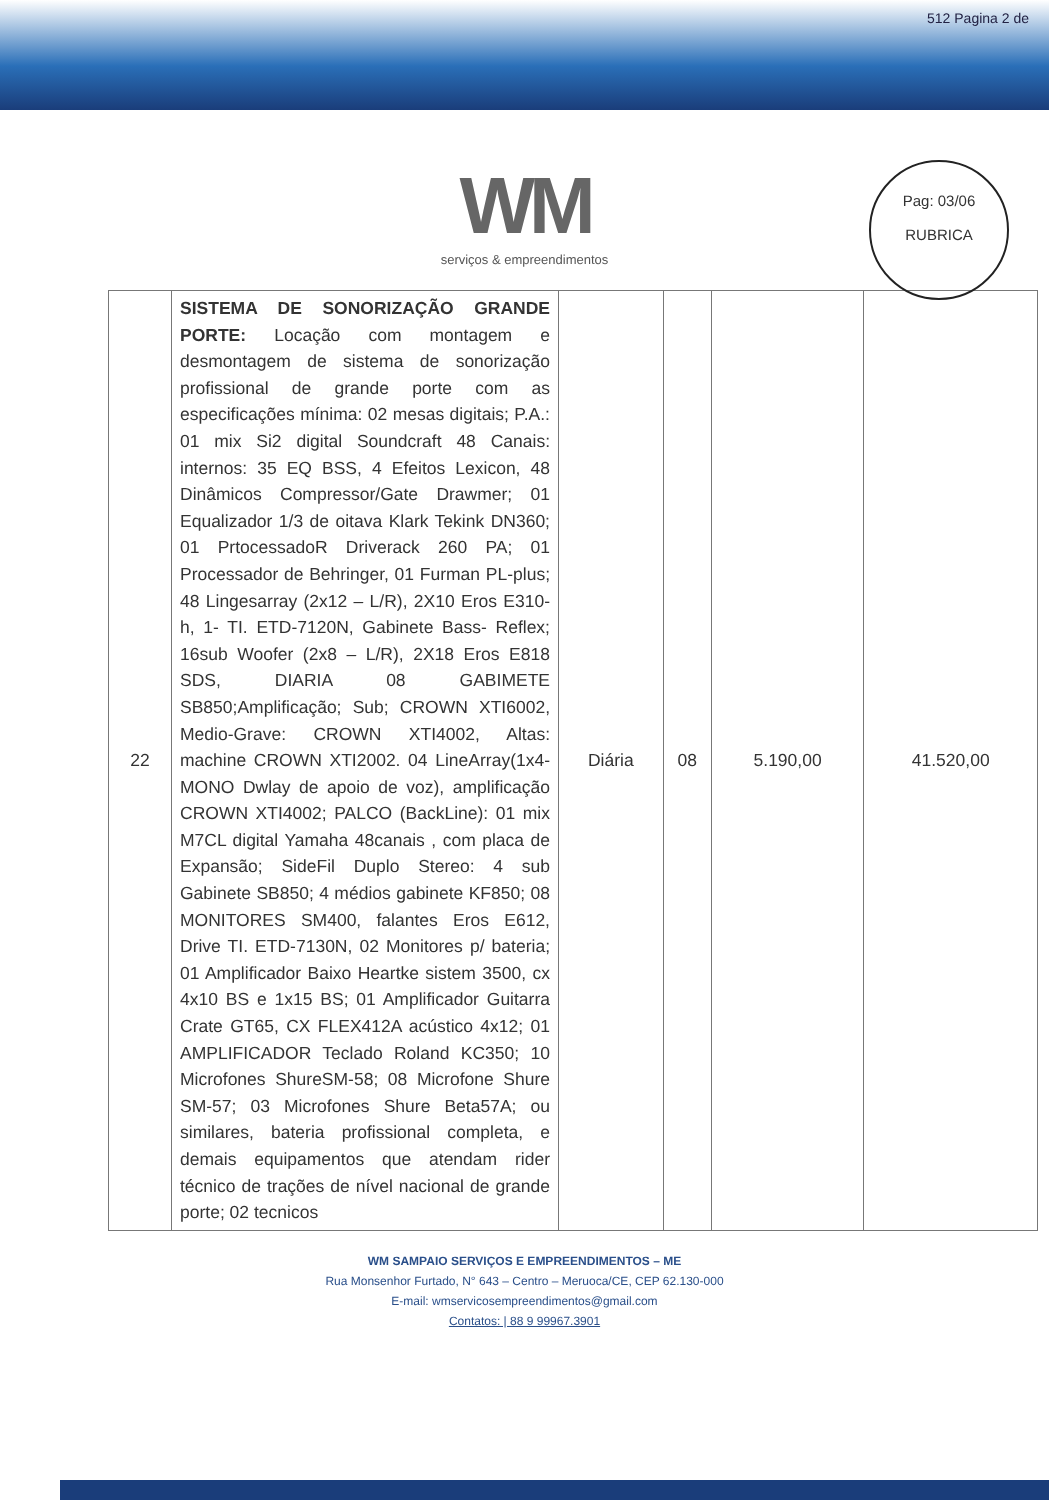512 Pagina 2 de
Pag: 03/06
RUBRICA
WM
serviços & empreendimentos
| 22 | SISTEMA DE SONORIZAÇÃO GRANDE PORTE: Locação com montagem e desmontagem de sistema de sonorização profissional de grande porte com as especificações mínima: 02 mesas digitais; P.A.: 01 mix Si2 digital Soundcraft 48 Canais: internos: 35 EQ BSS, 4 Efeitos Lexicon, 48 Dinâmicos Compressor/Gate Drawmer; 01 Equalizador 1/3 de oitava Klark Tekink DN360; 01 PrtocessadoR Driverack 260 PA; 01 Processador de Behringer, 01 Furman PL-plus; 48 Lingesarray (2x12 – L/R), 2X10 Eros E310-h, 1- TI. ETD-7120N, Gabinete Bass- Reflex; 16sub Woofer (2x8 – L/R), 2X18 Eros E818 SDS, DIARIA 08 GABIMETE SB850;Amplificação; Sub; CROWN XTI6002, Medio-Grave: CROWN XTI4002, Altas: machine CROWN XTI2002. 04 LineArray(1x4-MONO Dwlay de apoio de voz), amplificação CROWN XTI4002; PALCO (BackLine): 01 mix M7CL digital Yamaha 48canais , com placa de Expansão; SideFil Duplo Stereo: 4 sub Gabinete SB850; 4 médios gabinete KF850; 08 MONITORES SM400, falantes Eros E612, Drive TI. ETD-7130N, 02 Monitores p/ bateria; 01 Amplificador Baixo Heartke sistem 3500, cx 4x10 BS e 1x15 BS; 01 Amplificador Guitarra Crate GT65, CX FLEX412A acústico 4x12; 01 AMPLIFICADOR Teclado Roland KC350; 10 Microfones ShureSM-58; 08 Microfone Shure SM-57; 03 Microfones Shure Beta57A; ou similares, bateria profissional completa, e demais equipamentos que atendam rider técnico de trações de nível nacional de grande porte; 02 tecnicos | Diária | 08 | 5.190,00 | 41.520,00 |
WM SAMPAIO SERVIÇOS E EMPREENDIMENTOS – ME
Rua Monsenhor Furtado, N° 643 – Centro – Meruoca/CE, CEP 62.130-000
E-mail: wmservicosempreendimentos@gmail.com
Contatos: | 88 9 99967.3901